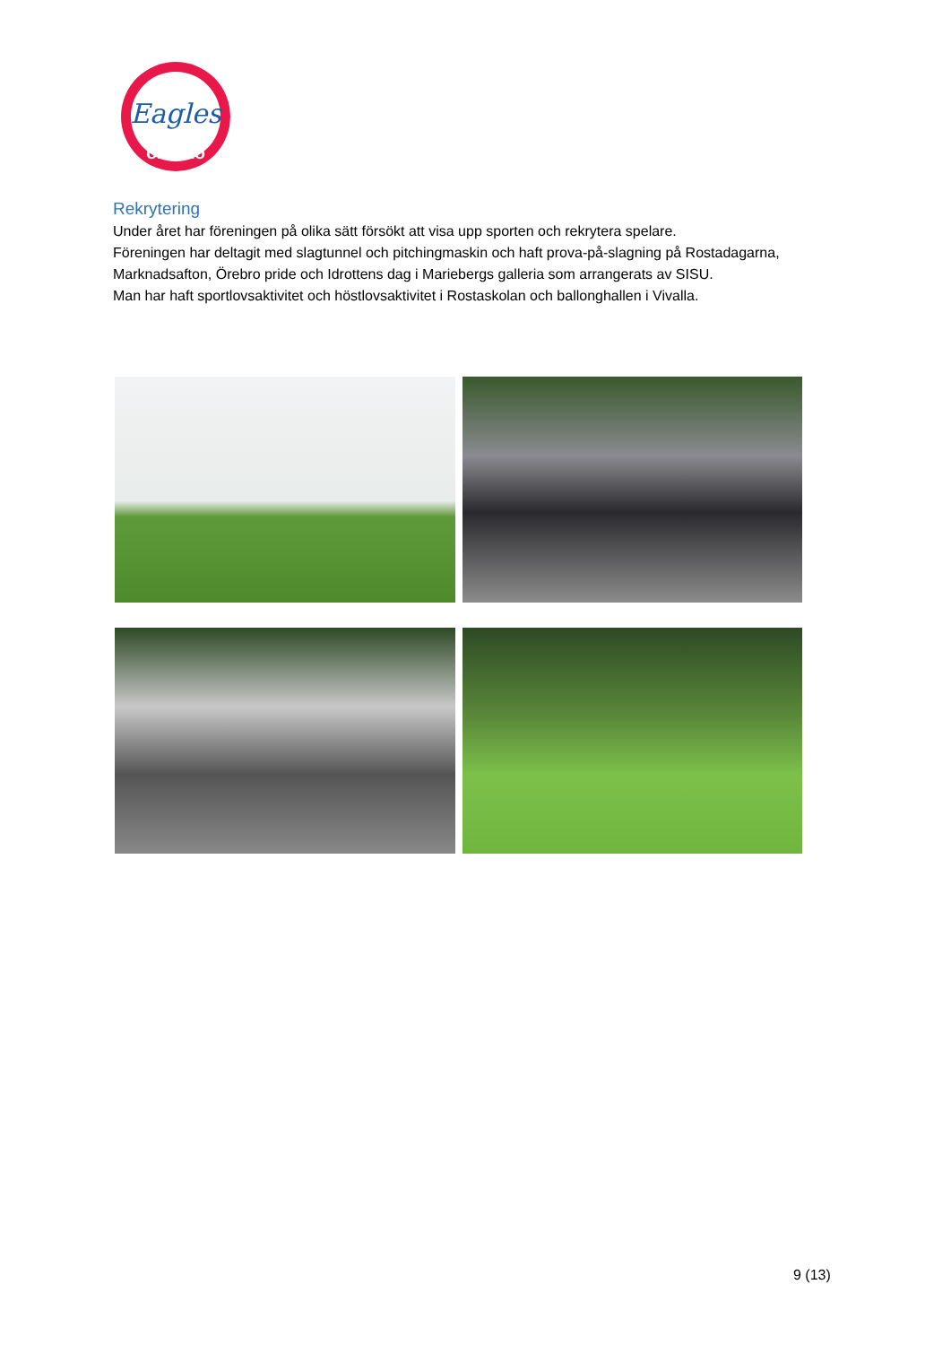Eagles
ÖREBRO
Rekrytering
Under året har föreningen på olika sätt försökt att visa upp sporten och rekrytera spelare.
Föreningen har deltagit med slagtunnel och pitchingmaskin och haft prova-på-slagning på Rostadagarna, Marknadsafton, Örebro pride och Idrottens dag i Mariebergs galleria som arrangerats av SISU.
Man har haft sportlovsaktivitet och höstlovsaktivitet i Rostaskolan och ballonghallen i Vivalla.
9 (13)